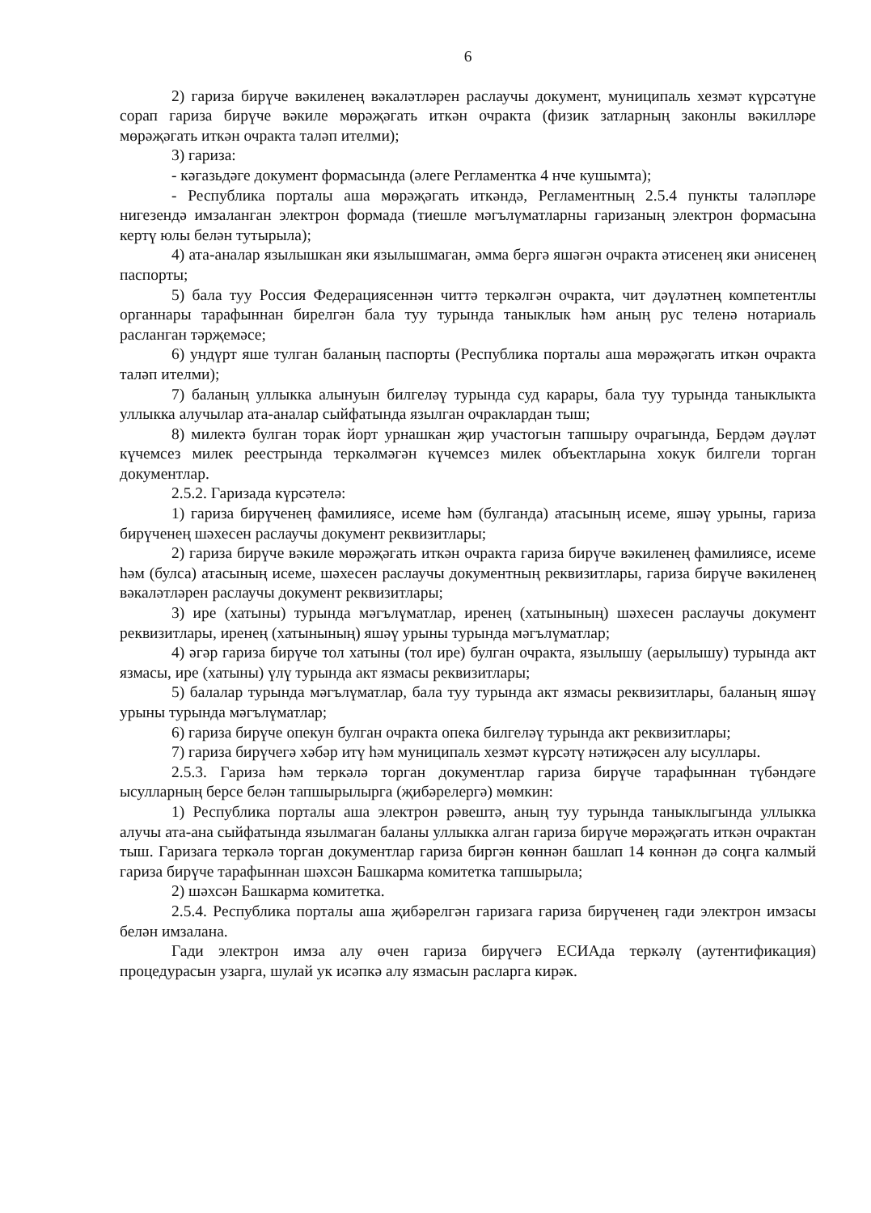6
2) гариза бирүче вәкиленең вәкаләтләрен раслаучы документ, муниципаль хезмәт күрсәтүне сорап гариза бирүче вәкиле мөрәҗәгать иткән очракта (физик затларның законлы вәкилләре мөрәҗәгать иткән очракта таләп ителми);
3) гариза:
- кәгазьдәге документ формасында (әлеге Регламентка 4 нче кушымта);
- Республика порталы аша мөрәҗәгать иткәндә, Регламентның 2.5.4 пункты таләпләре нигезендә имзаланган электрон формада (тиешле мәгълүматларны гаризаның электрон формасына кертү юлы белән тутырыла);
4) ата-аналар язылышкан яки язылышмаган, әмма бергә яшәгән очракта әтисенең яки әнисенең паспорты;
5) бала туу Россия Федерациясеннән читтә теркәлгән очракта, чит дәүләтнең компетентлы органнары тарафыннан бирелгән бала туу турында таныклык һәм аның рус теленә нотариаль расланган тәрҗемәсе;
6) ундүрт яше тулган баланың паспорты (Республика порталы аша мөрәҗәгать иткән очракта таләп ителми);
7) баланың уллыкка алынуын билгеләү турында суд карары, бала туу турында таныклыкта уллыкка алучылар ата-аналар сыйфатында язылган очраклардан тыш;
8) милектә булган торак йорт урнашкан җир участогын тапшыру очрагында, Бердәм дәүләт күчемсез милек реестрында теркәлмәгән күчемсез милек объектларына хокук билгели торган документлар.
2.5.2. Гаризада күрсәтелә:
1) гариза бирүченең фамилиясе, исеме һәм (булганда) атасының исеме, яшәү урыны, гариза бирүченең шәхесен раслаучы документ реквизитлары;
2) гариза бирүче вәкиле мөрәҗәгать иткән очракта гариза бирүче вәкиленең фамилиясе, исеме һәм (булса) атасының исеме, шәхесен раслаучы документның реквизитлары, гариза бирүче вәкиленең вәкаләтләрен раслаучы документ реквизитлары;
3) ире (хатыны) турында мәгълүматлар, иренең (хатынының) шәхесен раслаучы документ реквизитлары, иренең (хатынының) яшәү урыны турында мәгълүматлар;
4) әгәр гариза бирүче тол хатыны (тол ире) булган очракта, язылышу (аерылышу) турында акт язмасы, ире (хатыны) үлү турында акт язмасы реквизитлары;
5) балалар турында мәгълүматлар, бала туу турында акт язмасы реквизитлары, баланың яшәү урыны турында мәгълүматлар;
6) гариза бирүче опекун булган очракта опека билгеләү турында акт реквизитлары;
7) гариза бирүчегә хәбәр итү һәм муниципаль хезмәт күрсәтү нәтиҗәсен алу ысуллары.
2.5.3. Гариза һәм теркәлә торган документлар гариза бирүче тарафыннан түбәндәге ысулларның берсе белән тапшырылырга (җибәрелергә) мөмкин:
1) Республика порталы аша электрон рәвештә, аның туу турында таныклыгында уллыкка алучы ата-ана сыйфатында язылмаган баланы уллыкка алган гариза бирүче мөрәҗәгать иткән очрактан тыш. Гаризага теркәлә торган документлар гариза биргән көннән башлап 14 көннән дә соңга калмый гариза бирүче тарафыннан шәхсән Башкарма комитетка тапшырыла;
2) шәхсән Башкарма комитетка.
2.5.4. Республика порталы аша җибәрелгән гаризага гариза бирүченең гади электрон имзасы белән имзалана.
Гади электрон имза алу өчен гариза бирүчегә ЕСИАда теркәлү (аутентификация) процедурасын узарга, шулай ук исәпкә алу язмасын расларга кирәк.